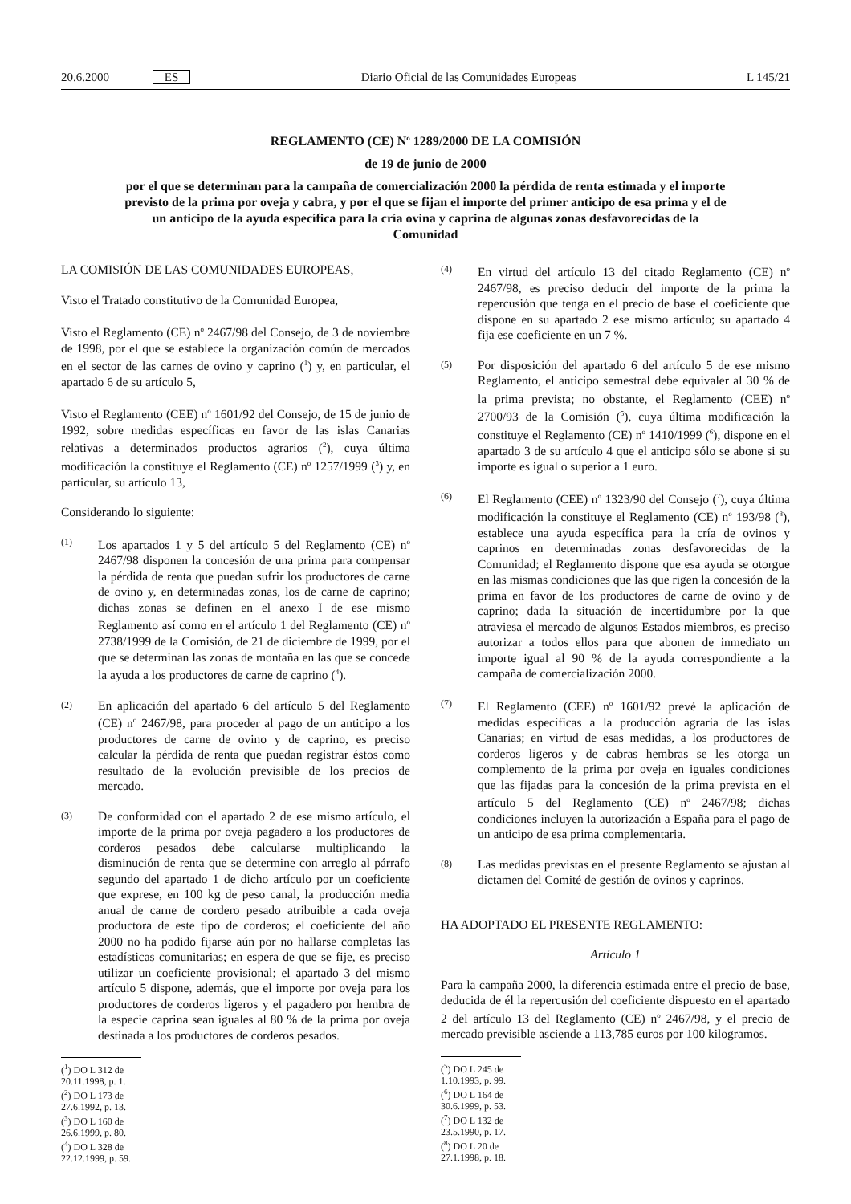20.6.2000 ES Diario Oficial de las Comunidades Europeas L 145/21
REGLAMENTO (CE) N<sup>o</sup> 1289/2000 DE LA COMISIÓN
de 19 de junio de 2000
por el que se determinan para la campaña de comercialización 2000 la pérdida de renta estimada y el importe previsto de la prima por oveja y cabra, y por el que se fijan el importe del primer anticipo de esa prima y el de un anticipo de la ayuda específica para la cría ovina y caprina de algunas zonas desfavorecidas de la Comunidad
LA COMISIÓN DE LAS COMUNIDADES EUROPEAS,
Visto el Tratado constitutivo de la Comunidad Europea,
Visto el Reglamento (CE) n<sup>o</sup> 2467/98 del Consejo, de 3 de noviembre de 1998, por el que se establece la organización común de mercados en el sector de las carnes de ovino y caprino (<sup>1</sup>) y, en particular, el apartado 6 de su artículo 5,
Visto el Reglamento (CEE) n<sup>o</sup> 1601/92 del Consejo, de 15 de junio de 1992, sobre medidas específicas en favor de las islas Canarias relativas a determinados productos agrarios (<sup>2</sup>), cuya última modificación la constituye el Reglamento (CE) n<sup>o</sup> 1257/1999 (<sup>3</sup>) y, en particular, su artículo 13,
Considerando lo siguiente:
(1) Los apartados 1 y 5 del artículo 5 del Reglamento (CE) n<sup>o</sup> 2467/98 disponen la concesión de una prima para compensar la pérdida de renta que puedan sufrir los productores de carne de ovino y, en determinadas zonas, los de carne de caprino; dichas zonas se definen en el anexo I de ese mismo Reglamento así como en el artículo 1 del Reglamento (CE) n<sup>o</sup> 2738/1999 de la Comisión, de 21 de diciembre de 1999, por el que se determinan las zonas de montaña en las que se concede la ayuda a los productores de carne de caprino (<sup>4</sup>).
(2) En aplicación del apartado 6 del artículo 5 del Reglamento (CE) n<sup>o</sup> 2467/98, para proceder al pago de un anticipo a los productores de carne de ovino y de caprino, es preciso calcular la pérdida de renta que puedan registrar éstos como resultado de la evolución previsible de los precios de mercado.
(3) De conformidad con el apartado 2 de ese mismo artículo, el importe de la prima por oveja pagadero a los productores de corderos pesados debe calcularse multiplicando la disminución de renta que se determine con arreglo al párrafo segundo del apartado 1 de dicho artículo por un coeficiente que exprese, en 100 kg de peso canal, la producción media anual de carne de cordero pesado atribuible a cada oveja productora de este tipo de corderos; el coeficiente del año 2000 no ha podido fijarse aún por no hallarse completas las estadísticas comunitarias; en espera de que se fije, es preciso utilizar un coeficiente provisional; el apartado 3 del mismo artículo 5 dispone, además, que el importe por oveja para los productores de corderos ligeros y el pagadero por hembra de la especie caprina sean iguales al 80 % de la prima por oveja destinada a los productores de corderos pesados.
(<sup>1</sup>) DO L 312 de 20.11.1998, p. 1.
(<sup>2</sup>) DO L 173 de 27.6.1992, p. 13.
(<sup>3</sup>) DO L 160 de 26.6.1999, p. 80.
(<sup>4</sup>) DO L 328 de 22.12.1999, p. 59.
(4) En virtud del artículo 13 del citado Reglamento (CE) n<sup>o</sup> 2467/98, es preciso deducir del importe de la prima la repercusión que tenga en el precio de base el coeficiente que dispone en su apartado 2 ese mismo artículo; su apartado 4 fija ese coeficiente en un 7 %.
(5) Por disposición del apartado 6 del artículo 5 de ese mismo Reglamento, el anticipo semestral debe equivaler al 30 % de la prima prevista; no obstante, el Reglamento (CEE) n<sup>o</sup> 2700/93 de la Comisión (<sup>5</sup>), cuya última modificación la constituye el Reglamento (CE) n<sup>o</sup> 1410/1999 (<sup>6</sup>), dispone en el apartado 3 de su artículo 4 que el anticipo sólo se abone si su importe es igual o superior a 1 euro.
(6) El Reglamento (CEE) n<sup>o</sup> 1323/90 del Consejo (<sup>7</sup>), cuya última modificación la constituye el Reglamento (CE) n<sup>o</sup> 193/98 (<sup>8</sup>), establece una ayuda específica para la cría de ovinos y caprinos en determinadas zonas desfavorecidas de la Comunidad; el Reglamento dispone que esa ayuda se otorgue en las mismas condiciones que las que rigen la concesión de la prima en favor de los productores de carne de ovino y de caprino; dada la situación de incertidumbre por la que atraviesa el mercado de algunos Estados miembros, es preciso autorizar a todos ellos para que abonen de inmediato un importe igual al 90 % de la ayuda correspondiente a la campaña de comercialización 2000.
(7) El Reglamento (CEE) n<sup>o</sup> 1601/92 prevé la aplicación de medidas específicas a la producción agraria de las islas Canarias; en virtud de esas medidas, a los productores de corderos ligeros y de cabras hembras se les otorga un complemento de la prima por oveja en iguales condiciones que las fijadas para la concesión de la prima prevista en el artículo 5 del Reglamento (CE) n<sup>o</sup> 2467/98; dichas condiciones incluyen la autorización a España para el pago de un anticipo de esa prima complementaria.
(8) Las medidas previstas en el presente Reglamento se ajustan al dictamen del Comité de gestión de ovinos y caprinos.
HA ADOPTADO EL PRESENTE REGLAMENTO:
Artículo 1
Para la campaña 2000, la diferencia estimada entre el precio de base, deducida de él la repercusión del coeficiente dispuesto en el apartado 2 del artículo 13 del Reglamento (CE) n<sup>o</sup> 2467/98, y el precio de mercado previsible asciende a 113,785 euros por 100 kilogramos.
(<sup>5</sup>) DO L 245 de 1.10.1993, p. 99.
(<sup>6</sup>) DO L 164 de 30.6.1999, p. 53.
(<sup>7</sup>) DO L 132 de 23.5.1990, p. 17.
(<sup>8</sup>) DO L 20 de 27.1.1998, p. 18.